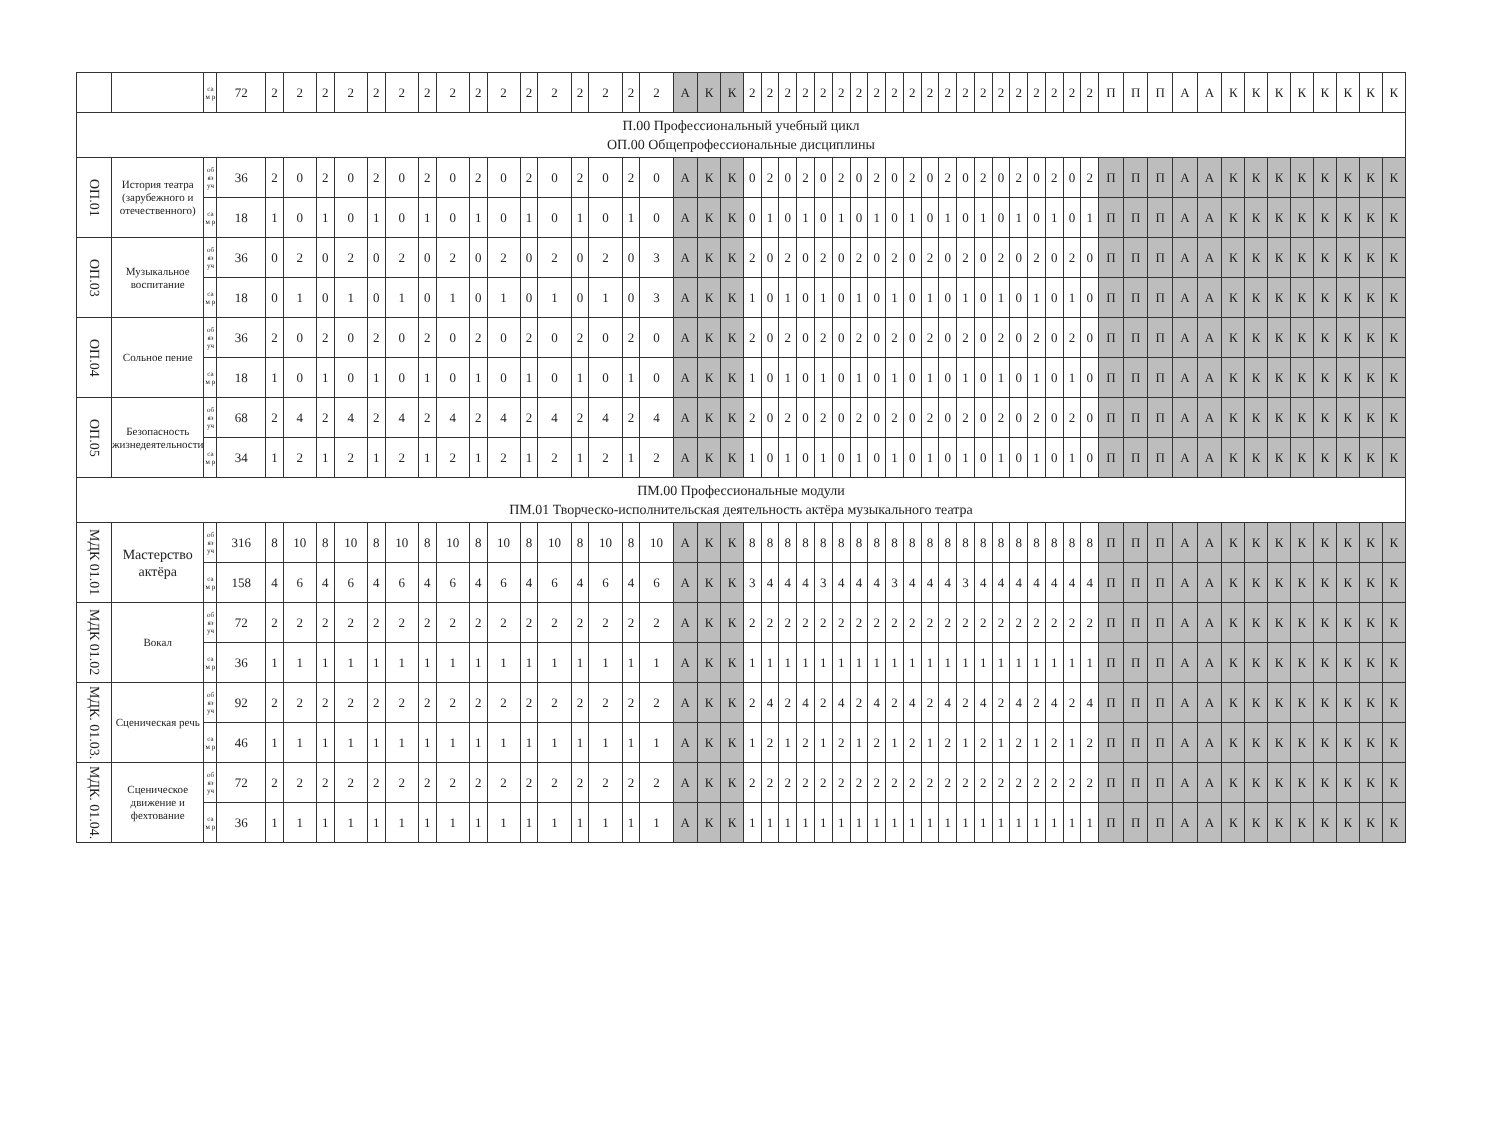| | | са м р | 72 | 2 | 2 | 2 | 2 | 2 | 2 | 2 | 2 | 2 | 2 | 2 | 2 | 2 | 2 | 2 | 2 | А | К | К | 2 | 2 | 2 | 2 | 2 | 2 | 2 | 2 | 2 | 2 | 2 | 2 | 2 | 2 | 2 | 2 | 2 | 2 | 2 | 2 | П | П | П | А | А | К | К | К | К | К | К | К | К |
| П.00 Профессиональный учебный цикл ОП.00 Общепрофессиональные дисциплины | | | | | | | | | | | | | | | | | | | | | | | | | | | | | | | | | | | | | | | | | | | | | | | | | | | | | | | |
| ОП.01 | История театра (зарубежного и отечественного) | об яз уч | 36 | 2 | 0 | 2 | 0 | 2 | 0 | 2 | 0 | 2 | 0 | 2 | 0 | 2 | 0 | 2 | 0 | А | К | К | 0 | 2 | 0 | 2 | 0 | 2 | 0 | 2 | 0 | 2 | 0 | 2 | 0 | 2 | 0 | 2 | 0 | 2 | 0 | 2 | П | П | П | А | А | К | К | К | К | К | К | К | К |
| | | са м р | 18 | 1 | 0 | 1 | 0 | 1 | 0 | 1 | 0 | 1 | 0 | 1 | 0 | 1 | 0 | 1 | 0 | А | К | К | 0 | 1 | 0 | 1 | 0 | 1 | 0 | 1 | 0 | 1 | 0 | 1 | 0 | 1 | 0 | 1 | 0 | 1 | 0 | 1 | П | П | П | А | А | К | К | К | К | К | К | К | К |
| ОП.03 | Музыкальное воспитание | об яз уч | 36 | 0 | 2 | 0 | 2 | 0 | 2 | 0 | 2 | 0 | 2 | 0 | 2 | 0 | 2 | 0 | 3 | А | К | К | 2 | 0 | 2 | 0 | 2 | 0 | 2 | 0 | 2 | 0 | 2 | 0 | 2 | 0 | 2 | 0 | 2 | 0 | 2 | 0 | П | П | П | А | А | К | К | К | К | К | К | К | К |
| | | са м р | 18 | 0 | 1 | 0 | 1 | 0 | 1 | 0 | 1 | 0 | 1 | 0 | 1 | 0 | 1 | 0 | 3 | А | К | К | 1 | 0 | 1 | 0 | 1 | 0 | 1 | 0 | 1 | 0 | 1 | 0 | 1 | 0 | 1 | 0 | 1 | 0 | 1 | 0 | П | П | П | А | А | К | К | К | К | К | К | К | К |
| ОП.04 | Сольное пение | об яз уч | 36 | 2 | 0 | 2 | 0 | 2 | 0 | 2 | 0 | 2 | 0 | 2 | 0 | 2 | 0 | 2 | 0 | А | К | К | 2 | 0 | 2 | 0 | 2 | 0 | 2 | 0 | 2 | 0 | 2 | 0 | 2 | 0 | 2 | 0 | 2 | 0 | 2 | 0 | П | П | П | А | А | К | К | К | К | К | К | К | К |
| | | са м р | 18 | 1 | 0 | 1 | 0 | 1 | 0 | 1 | 0 | 1 | 0 | 1 | 0 | 1 | 0 | 1 | 0 | А | К | К | 1 | 0 | 1 | 0 | 1 | 0 | 1 | 0 | 1 | 0 | 1 | 0 | 1 | 0 | 1 | 0 | 1 | 0 | 1 | 0 | П | П | П | А | А | К | К | К | К | К | К | К | К |
| ОП.05 | Безопасность жизнедеятельности | об яз уч | 68 | 2 | 4 | 2 | 4 | 2 | 4 | 2 | 4 | 2 | 4 | 2 | 4 | 2 | 4 | 2 | 4 | А | К | К | 2 | 0 | 2 | 0 | 2 | 0 | 2 | 0 | 2 | 0 | 2 | 0 | 2 | 0 | 2 | 0 | 2 | 0 | 2 | 0 | П | П | П | А | А | К | К | К | К | К | К | К | К |
| | | са м р | 34 | 1 | 2 | 1 | 2 | 1 | 2 | 1 | 2 | 1 | 2 | 1 | 2 | 1 | 2 | 1 | 2 | А | К | К | 1 | 0 | 1 | 0 | 1 | 0 | 1 | 0 | 1 | 0 | 1 | 0 | 1 | 0 | 1 | 0 | 1 | 0 | 1 | 0 | П | П | П | А | А | К | К | К | К | К | К | К | К |
| ПМ.00 Профессиональные модули ПМ.01 Творческо-исполнительская деятельность актёра музыкального театра | | | | | | | | | | | | | | | | | | | | | | | | | | | | | | | | | | | | | | | | | | | | | | | | | | | | | | | |
| МДК 01.01 | Мастерство актёра | об яз уч | 316 | 8 | 10 | 8 | 10 | 8 | 10 | 8 | 10 | 8 | 10 | 8 | 10 | 8 | 10 | 8 | 10 | А | К | К | 8 | 8 | 8 | 8 | 8 | 8 | 8 | 8 | 8 | 8 | 8 | 8 | 8 | 8 | 8 | 8 | 8 | 8 | 8 | 8 | П | П | П | А | А | К | К | К | К | К | К | К | К |
| | | са м р | 158 | 4 | 6 | 4 | 6 | 4 | 6 | 4 | 6 | 4 | 6 | 4 | 6 | 4 | 6 | 4 | 6 | А | К | К | 3 | 4 | 4 | 4 | 3 | 4 | 4 | 4 | 3 | 4 | 4 | 4 | 3 | 4 | 4 | 4 | 4 | 4 | 4 | 4 | П | П | П | А | А | К | К | К | К | К | К | К | К |
| МДК 01.02 | Вокал | об яз уч | 72 | 2 | 2 | 2 | 2 | 2 | 2 | 2 | 2 | 2 | 2 | 2 | 2 | 2 | 2 | 2 | 2 | А | К | К | 2 | 2 | 2 | 2 | 2 | 2 | 2 | 2 | 2 | 2 | 2 | 2 | 2 | 2 | 2 | 2 | 2 | 2 | 2 | 2 | П | П | П | А | А | К | К | К | К | К | К | К | К |
| | | са м р | 36 | 1 | 1 | 1 | 1 | 1 | 1 | 1 | 1 | 1 | 1 | 1 | 1 | 1 | 1 | 1 | 1 | А | К | К | 1 | 1 | 1 | 1 | 1 | 1 | 1 | 1 | 1 | 1 | 1 | 1 | 1 | 1 | 1 | 1 | 1 | 1 | 1 | 1 | П | П | П | А | А | К | К | К | К | К | К | К | К |
| МДК. 01.03. | Сценическая речь | об яз уч | 92 | 2 | 2 | 2 | 2 | 2 | 2 | 2 | 2 | 2 | 2 | 2 | 2 | 2 | 2 | 2 | 2 | А | К | К | 2 | 4 | 2 | 4 | 2 | 4 | 2 | 4 | 2 | 4 | 2 | 4 | 2 | 4 | 2 | 4 | 2 | 4 | 2 | 4 | П | П | П | А | А | К | К | К | К | К | К | К | К |
| | | са м р | 46 | 1 | 1 | 1 | 1 | 1 | 1 | 1 | 1 | 1 | 1 | 1 | 1 | 1 | 1 | 1 | 1 | А | К | К | 1 | 2 | 1 | 2 | 1 | 2 | 1 | 2 | 1 | 2 | 1 | 2 | 1 | 2 | 1 | 2 | 1 | 2 | 1 | 2 | П | П | П | А | А | К | К | К | К | К | К | К | К |
| МДК. 01.04. | Сценическое движение и фехтование | об яз уч | 72 | 2 | 2 | 2 | 2 | 2 | 2 | 2 | 2 | 2 | 2 | 2 | 2 | 2 | 2 | 2 | 2 | А | К | К | 2 | 2 | 2 | 2 | 2 | 2 | 2 | 2 | 2 | 2 | 2 | 2 | 2 | 2 | 2 | 2 | 2 | 2 | 2 | 2 | П | П | П | А | А | К | К | К | К | К | К | К | К |
| | | са м р | 36 | 1 | 1 | 1 | 1 | 1 | 1 | 1 | 1 | 1 | 1 | 1 | 1 | 1 | 1 | 1 | 1 | А | К | К | 1 | 1 | 1 | 1 | 1 | 1 | 1 | 1 | 1 | 1 | 1 | 1 | 1 | 1 | 1 | 1 | 1 | 1 | 1 | 1 | П | П | П | А | А | К | К | К | К | К | К | К | К |